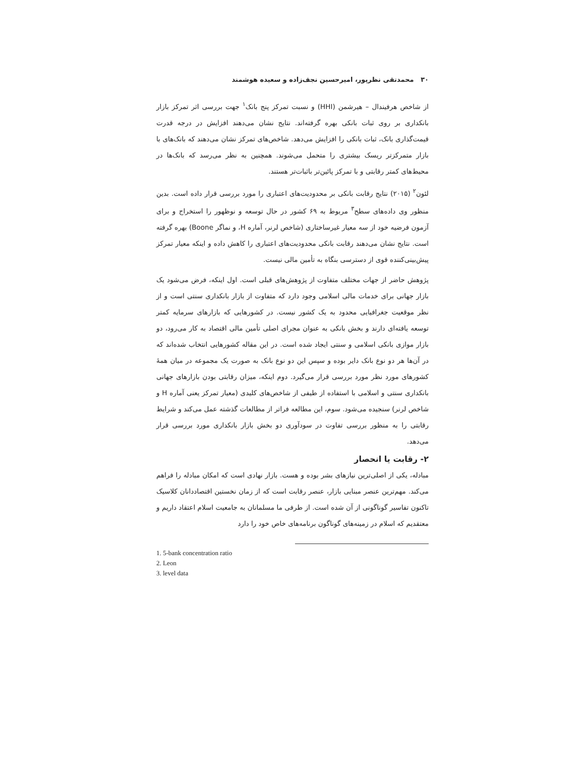۳۰ محمدتقی نظرپور، امیرحسین نجف‌زاده و سعیده هوشمند
از شاخص هرفیندال – هیرشمن (HHI) و نسبت تمرکز پنج بانک<sup>۱</sup> جهت بررسی اثر تمرکز بازار بانکداری بر روی ثبات بانکی بهره گرفته‌اند. نتایج نشان می‌دهند افزایش در درجه قدرت قیمت‌گذاری بانک، ثبات بانکی را افزایش می‌دهد. شاخص‌های تمرکز نشان می‌دهند که بانک‌های با بازار متمرکزتر ریسک بیشتری را متحمل می‌شوند. همچنین به نظر می‌رسد که بانک‌ها در محیط‌های کمتر رقابتی و با تمرکز پائین‌تر باثبات‌تر هستند.
لئون<sup>۲</sup> (۲۰۱۵) نتایج رقابت بانکی بر محدودیت‌های اعتباری را مورد بررسی قرار داده است. بدین منظور وی داده‌های سطح<sup>۳</sup> مربوط به ۶۹ کشور در حال توسعه و نوظهور را استخراج و برای آزمون فرضیه خود از سه معیار غیرساختاری (شاخص لرنر، آماره H، و نماگر Boone) بهره گرفته است. نتایج نشان می‌دهند رقابت بانکی محدودیت‌های اعتباری را کاهش داده و اینکه معیار تمرکز پیش‌بینی‌کننده قوی از دسترسی بنگاه به تأمین مالی نیست.
پژوهش حاضر از جهات مختلف متفاوت از پژوهش‌های قبلی است. اول اینکه، فرض می‌شود یک بازار جهانی برای خدمات مالی اسلامی وجود دارد که متفاوت از بازار بانکداری سنتی است و از نظر موقعیت جغرافیایی محدود به یک کشور نیست. در کشورهایی که بازارهای سرمایه کمتر توسعه یافته‌ای دارند و بخش بانکی به عنوان مجرای اصلی تأمین مالی اقتصاد به کار می‌رود، دو بازار موازی بانکی اسلامی و سنتی ایجاد شده است. در این مقاله کشورهایی انتخاب شده‌اند که در آن‌ها هر دو نوع بانک دایر بوده و سپس این دو نوع بانک به صورت یک مجموعه در میان همهٔ کشورهای مورد نظر مورد بررسی قرار می‌گیرد. دوم اینکه، میزان رقابتی بودن بازارهای جهانی بانکداری سنتی و اسلامی با استفاده از طیفی از شاخص‌های کلیدی (معیار تمرکز یعنی آماره H و شاخص لرنر) سنجیده می‌شود. سوم، این مطالعه فراتر از مطالعات گذشته عمل می‌کند و شرایط رقابتی را به منظور بررسی تفاوت در سودآوری دو بخش بازار بانکداری مورد بررسی قرار می‌دهد.
۲- رقابت یا انحصار
مبادله، یکی از اصلی‌ترین نیازهای بشر بوده و هست. بازار نهادی است که امکان مبادله را فراهم می‌کند. مهم‌ترین عنصر مبنایی بازار، عنصر رقابت است که از زمان نخستین اقتصاددانان کلاسیک تاکنون تفاسیر گوناگونی از آن شده است. از طرفی ما مسلمانان به جامعیت اسلام اعتقاد داریم و معتقدیم که اسلام در زمینه‌های گوناگون برنامه‌های خاص خود را دارد
1. 5-bank concentration ratio
2. Leon
3. level data